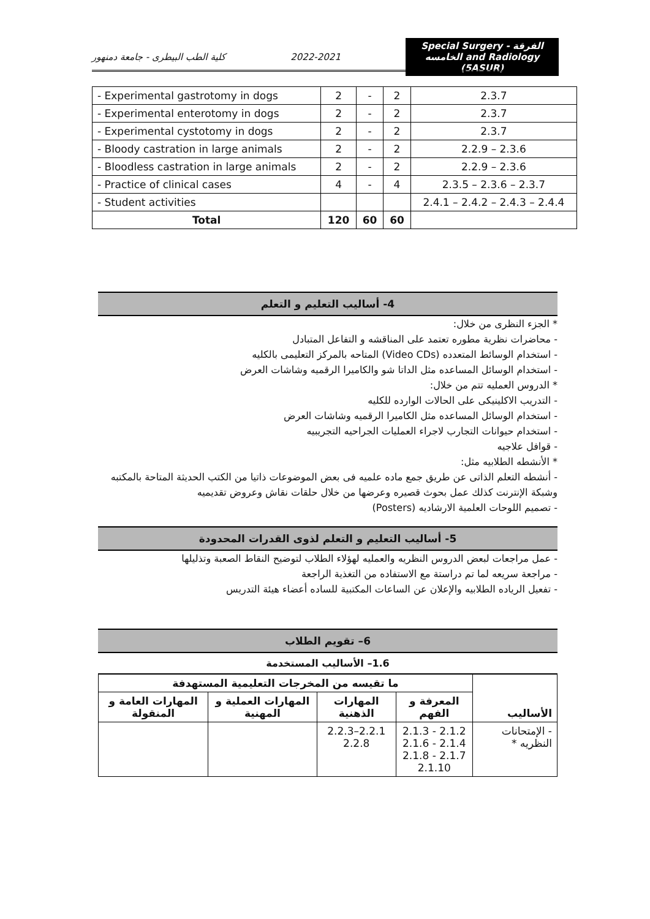كلية الطب البيطرى - جامعة دمنهور 2022-2021 Special Surgery - الفرقة الخامسه and Radiology (5ASUR)
| - Experimental gastrotomy in dogs | 2 | - | 2 | 2.3.7 |
| - Experimental enterotomy in dogs | 2 | - | 2 | 2.3.7 |
| - Experimental cystotomy in dogs | 2 | - | 2 | 2.3.7 |
| - Bloody castration in large animals | 2 | - | 2 | 2.2.9 – 2.3.6 |
| - Bloodless castration in large animals | 2 | - | 2 | 2.2.9 – 2.3.6 |
| - Practice of clinical cases | 4 | - | 4 | 2.3.5 – 2.3.6 – 2.3.7 |
| - Student activities | | | | 2.4.1 – 2.4.2 – 2.4.3 – 2.4.4 |
| Total | 120 | 60 | 60 | |
4- أساليب التعليم و التعلم
* الجزء النظرى من خلال:
- محاضرات نظرية مطوره تعتمد على المناقشه و التفاعل المتبادل
- استخدام الوسائط المتعدده (Video CDs) المتاحه بالمركز التعليمى بالكليه
- استخدام الوسائل المساعده مثل الداتا شو والكاميرا الرقميه وشاشات العرض
* الدروس العمليه تتم من خلال:
- التدريب الاكلينيكى على الحالات الوارده للكليه
- استخدام الوسائل المساعده مثل الكاميرا الرقميه وشاشات العرض
- استخدام حيوانات التجارب لاجراء العمليات الجراحيه التجريبيه
- قوافل علاجيه
* الأنشطه الطلابيه مثل:
- أنشطه التعلم الذاتى عن طريق جمع ماده علميه فى بعض الموضوعات ذاتيا من الكتب الحديثة المتاحة بالمكتبه وشبكة الإنترنت كذلك عمل بحوث قصيره وعرضها من خلال حلقات نقاش وعروض تقديميه
- تصميم اللوحات العلمية الارشاديه (Posters)
5- أساليب التعليم و التعلم لذوى القدرات المحدودة
- عمل مراجعات لبعض الدروس النظريه والعمليه لهؤلاء الطلاب لتوضيح النقاط الصعبة وتذليلها
- مراجعة سريعه لما تم دراستة مع الاستفاده من التغذية الراجعة
- تفعيل الرياده الطلابيه والإعلان عن الساعات المكتبية للساده أعضاء هيئة التدريس
6– تقويم الطلاب
1.6– الأساليب المستخدمة
| الأساليب | ما تقيسه من المخرجات التعليمية المستهدفة | | | |
| --- | --- | --- | --- | --- |
| | المعرفة و الفهم | المهارات الذهنية | المهارات العملية و المهنية | المهارات العامة و المنقولة |
| - الإمتحانات النظريه * | 2.1.2 - 2.1.3 2.1.4 - 2.1.6 2.1.7 - 2.1.8 2.1.10 | 2.2.1–2.2.3 2.2.8 | | |